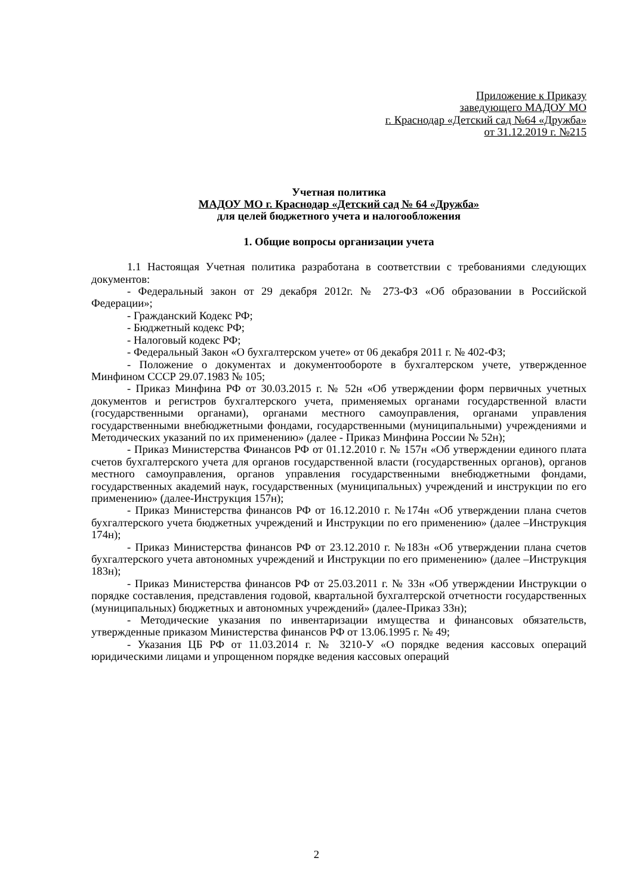Приложение к Приказу
заведующего МАДОУ МО
г. Краснодар «Детский сад №64 «Дружба»
от 31.12.2019 г. №215
Учетная политика
МАДОУ МО г. Краснодар «Детский сад № 64 «Дружба»
для целей бюджетного учета и налогообложения
1. Общие вопросы организации учета
1.1 Настоящая Учетная политика разработана в соответствии с требованиями следующих документов:
- Федеральный закон от 29 декабря 2012г. № 273-ФЗ «Об образовании в Российской Федерации»;
- Гражданский Кодекс РФ;
- Бюджетный кодекс РФ;
- Налоговый кодекс РФ;
- Федеральный Закон «О бухгалтерском учете» от 06 декабря 2011 г. № 402-ФЗ;
- Положение о документах и документообороте в бухгалтерском учете, утвержденное Минфином СССР 29.07.1983 № 105;
- Приказ Минфина РФ от 30.03.2015 г. № 52н «Об утверждении форм первичных учетных документов и регистров бухгалтерского учета, применяемых органами государственной власти (государственными органами), органами местного самоуправления, органами управления государственными внебюджетными фондами, государственными (муниципальными) учреждениями и Методических указаний по их применению» (далее - Приказ Минфина России № 52н);
- Приказ Министерства Финансов РФ от 01.12.2010 г. № 157н «Об утверждении единого плата счетов бухгалтерского учета для органов государственной власти (государственных органов), органов местного самоуправления, органов управления государственными внебюджетными фондами, государственных академий наук, государственных (муниципальных) учреждений и инструкции по его применению» (далее-Инструкция 157н);
- Приказ Министерства финансов РФ от 16.12.2010 г. №174н «Об утверждении плана счетов бухгалтерского учета бюджетных учреждений и Инструкции по его применению» (далее –Инструкция 174н);
- Приказ Министерства финансов РФ от 23.12.2010 г. №183н «Об утверждении плана счетов бухгалтерского учета автономных учреждений и Инструкции по его применению» (далее –Инструкция 183н);
- Приказ Министерства финансов РФ от 25.03.2011 г. № 33н «Об утверждении Инструкции о порядке составления, представления годовой, квартальной бухгалтерской отчетности государственных (муниципальных) бюджетных и автономных учреждений» (далее-Приказ 33н);
- Методические указания по инвентаризации имущества и финансовых обязательств, утвержденные приказом Министерства финансов РФ от 13.06.1995 г. № 49;
- Указания ЦБ РФ от 11.03.2014 г. № 3210-У «О порядке ведения кассовых операций юридическими лицами и упрощенном порядке ведения кассовых операций
2